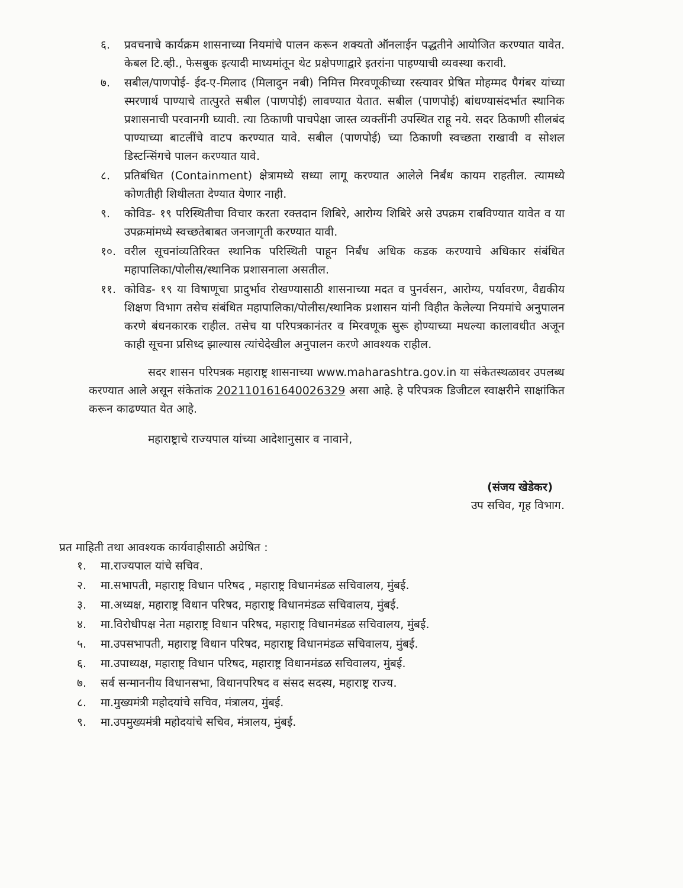६. प्रवचनाचे कार्यक्रम शासनाच्या नियमांचे पालन करून शक्यतो ऑनलाईन पद्धतीने आयोजित करण्यात यावेत. केबल टि.व्ही., फेसबुक इत्यादी माध्यमांतून थेट प्रक्षेपणाद्वारे इतरांना पाहण्याची व्यवस्था करावी.
७. सबील/पाणपोई- ईद-ए-मिलाद (मिलादुन नबी) निमित्त मिरवणूकीच्या रस्त्यावर प्रेषित मोहम्मद पैगंबर यांच्या स्मरणार्थ पाण्याचे तात्पुरते सबील (पाणपोई) लावण्यात येतात. सबील (पाणपोई) बांधण्यासंदर्भात स्थानिक प्रशासनाची परवानगी घ्यावी. त्या ठिकाणी पाचपेक्षा जास्त व्यक्तींनी उपस्थित राहू नये. सदर ठिकाणी सीलबंद पाण्याच्या बाटलींचे वाटप करण्यात यावे. सबील (पाणपोई) च्या ठिकाणी स्वच्छता राखावी व सोशल डिस्टन्सिंगचे पालन करण्यात यावे.
८. प्रतिबंधित (Containment) क्षेत्रामध्ये सध्या लागू करण्यात आलेले निर्बंध कायम राहतील. त्यामध्ये कोणतीही शिथीलता देण्यात येणार नाही.
९. कोविड- १९ परिस्थितीचा विचार करता रक्तदान शिबिरे, आरोग्य शिबिरे असे उपक्रम राबविण्यात यावेत व या उपक्रमांमध्ये स्वच्छतेबाबत जनजागृती करण्यात यावी.
१०. वरील सूचनांव्यतिरिक्त स्थानिक परिस्थिती पाहून निर्बंध अधिक कडक करण्याचे अधिकार संबंधित महापालिका/पोलीस/स्थानिक प्रशासनाला असतील.
११. कोविड- १९ या विषाणूचा प्रादुर्भाव रोखण्यासाठी शासनाच्या मदत व पुनर्वसन, आरोग्य, पर्यावरण, वैद्यकीय शिक्षण विभाग तसेच संबंधित महापालिका/पोलीस/स्थानिक प्रशासन यांनी विहीत केलेल्या नियमांचे अनुपालन करणे बंधनकारक राहील. तसेच या परिपत्रकानंतर व मिरवणूक सुरू होण्याच्या मधल्या कालावधीत अजून काही सूचना प्रसिध्द झाल्यास त्यांचेदेखील अनुपालन करणे आवश्यक राहील.
सदर शासन परिपत्रक महाराष्ट्र शासनाच्या www.maharashtra.gov.in या संकेतस्थळावर उपलब्ध करण्यात आले असून संकेतांक 202110161640026329 असा आहे. हे परिपत्रक डिजीटल स्वाक्षरीने साक्षांकित करून काढण्यात येत आहे.
महाराष्ट्राचे राज्यपाल यांच्या आदेशानुसार व नावाने,
(संजय खेडेकर)
उप सचिव, गृह विभाग.
प्रत माहिती तथा आवश्यक कार्यवाहीसाठी अग्रेषित :
१. मा.राज्यपाल यांचे सचिव.
२. मा.सभापती, महाराष्ट्र विधान परिषद , महाराष्ट्र विधानमंडळ सचिवालय, मुंबई.
३. मा.अध्यक्ष, महाराष्ट्र विधान परिषद, महाराष्ट्र विधानमंडळ सचिवालय, मुंबई.
४. मा.विरोधीपक्ष नेता महाराष्ट्र विधान परिषद, महाराष्ट्र विधानमंडळ सचिवालय, मुंबई.
५. मा.उपसभापती, महाराष्ट्र विधान परिषद, महाराष्ट्र विधानमंडळ सचिवालय, मुंबई.
६. मा.उपाध्यक्ष, महाराष्ट्र विधान परिषद, महाराष्ट्र विधानमंडळ सचिवालय, मुंबई.
७. सर्व सन्माननीय विधानसभा, विधानपरिषद व संसद सदस्य, महाराष्ट्र राज्य.
८. मा.मुख्यमंत्री महोदयांचे सचिव, मंत्रालय, मुंबई.
९. मा.उपमुख्यमंत्री महोदयांचे सचिव, मंत्रालय, मुंबई.